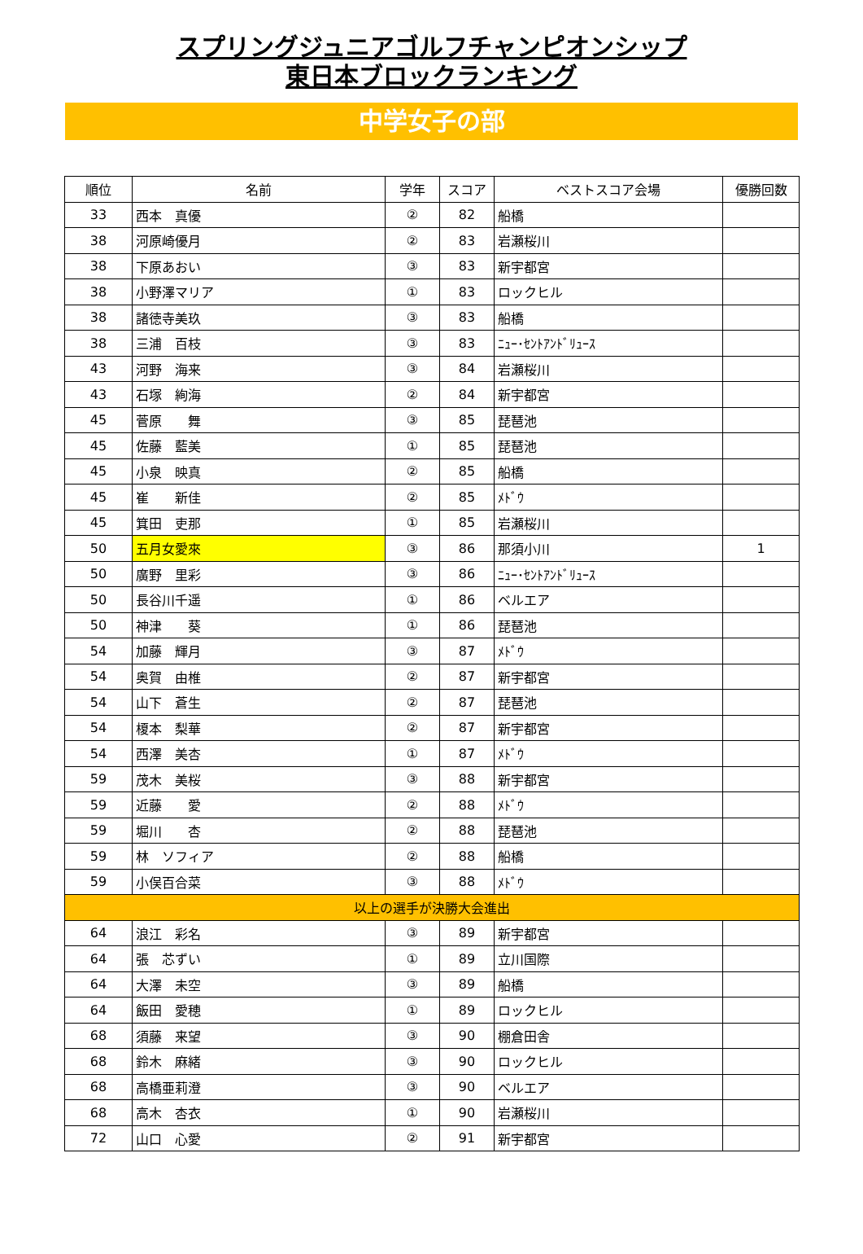スプリングジュニアゴルフチャンピオンシップ
東日本ブロックランキング
中学女子の部
| 順位 | 名前 | 学年 | スコア | ベストスコア会場 | 優勝回数 |
| --- | --- | --- | --- | --- | --- |
| 33 | 西本 真優 | ② | 82 | 船橋 | |
| 38 | 河原崎優月 | ② | 83 | 岩瀬桜川 | |
| 38 | 下原あおい | ③ | 83 | 新宇都宮 | |
| 38 | 小野澤マリア | ① | 83 | ロックヒル | |
| 38 | 諸徳寺美玖 | ③ | 83 | 船橋 | |
| 38 | 三浦 百枝 | ③ | 83 | ﾆｭｰ･ｾﾝﾄｱﾝﾄﾞﾘｭｰｽ | |
| 43 | 河野 海来 | ③ | 84 | 岩瀬桜川 | |
| 43 | 石塚 絢海 | ② | 84 | 新宇都宮 | |
| 45 | 菅原 舞 | ③ | 85 | 琵琶池 | |
| 45 | 佐藤 藍美 | ① | 85 | 琵琶池 | |
| 45 | 小泉 映真 | ② | 85 | 船橋 | |
| 45 | 崔 新佳 | ② | 85 | ﾒﾄﾞｳ | |
| 45 | 箕田 吏那 | ① | 85 | 岩瀬桜川 | |
| 50 | 五月女愛來 | ③ | 86 | 那須小川 | 1 |
| 50 | 廣野 里彩 | ③ | 86 | ﾆｭｰ･ｾﾝﾄｱﾝﾄﾞﾘｭｰｽ | |
| 50 | 長谷川千遥 | ① | 86 | ベルエア | |
| 50 | 神津 葵 | ① | 86 | 琵琶池 | |
| 54 | 加藤 輝月 | ③ | 87 | ﾒﾄﾞｳ | |
| 54 | 奥賀 由椎 | ② | 87 | 新宇都宮 | |
| 54 | 山下 蒼生 | ② | 87 | 琵琶池 | |
| 54 | 榎本 梨華 | ② | 87 | 新宇都宮 | |
| 54 | 西澤 美杏 | ① | 87 | ﾒﾄﾞｳ | |
| 59 | 茂木 美桜 | ③ | 88 | 新宇都宮 | |
| 59 | 近藤 愛 | ② | 88 | ﾒﾄﾞｳ | |
| 59 | 堀川 杏 | ② | 88 | 琵琶池 | |
| 59 | 林 ソフィア | ② | 88 | 船橋 | |
| 59 | 小俣百合菜 | ③ | 88 | ﾒﾄﾞｳ | |
| 以上の選手が決勝大会進出 | | | | | |
| 64 | 浪江 彩名 | ③ | 89 | 新宇都宮 | |
| 64 | 張 芯ずい | ① | 89 | 立川国際 | |
| 64 | 大澤 未空 | ③ | 89 | 船橋 | |
| 64 | 飯田 愛穂 | ① | 89 | ロックヒル | |
| 68 | 須藤 来望 | ③ | 90 | 棚倉田舎 | |
| 68 | 鈴木 麻緒 | ③ | 90 | ロックヒル | |
| 68 | 高橋亜莉澄 | ③ | 90 | ベルエア | |
| 68 | 高木 杏衣 | ① | 90 | 岩瀬桜川 | |
| 72 | 山口 心愛 | ② | 91 | 新宇都宮 | |